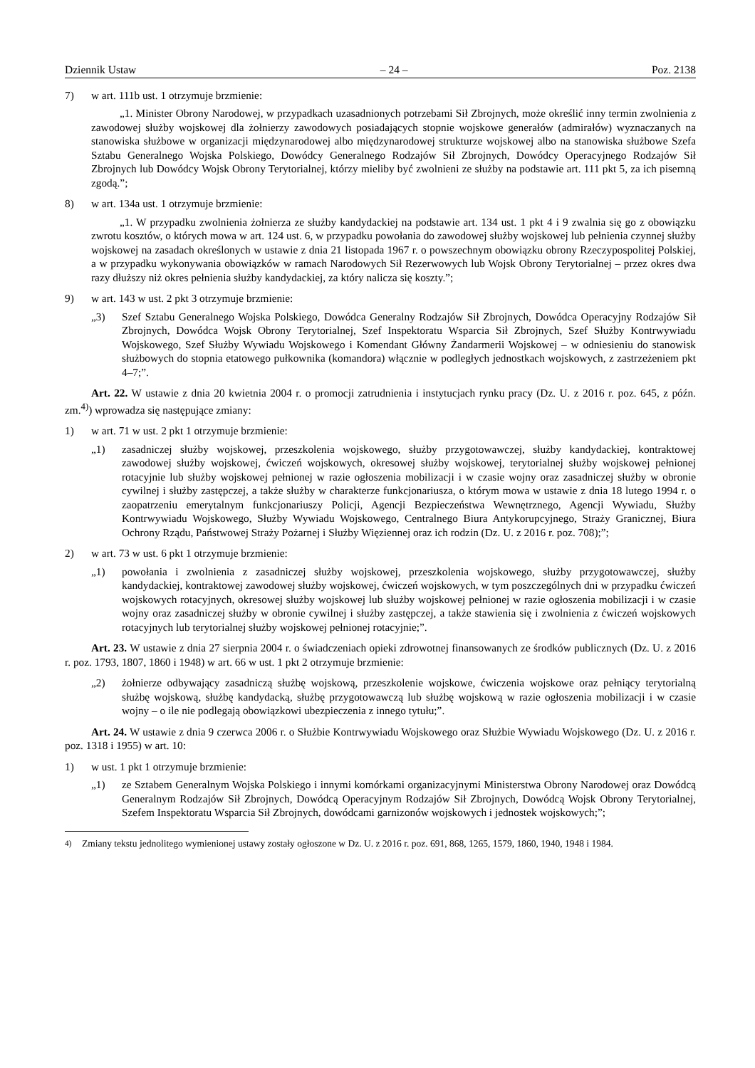Dziennik Ustaw – 24 – Poz. 2138
7) w art. 111b ust. 1 otrzymuje brzmienie:
„1. Minister Obrony Narodowej, w przypadkach uzasadnionych potrzebami Sił Zbrojnych, może określić inny termin zwolnienia z zawodowej służby wojskowej dla żołnierzy zawodowych posiadających stopnie wojskowe generałów (admirałów) wyznaczanych na stanowiska służbowe w organizacji międzynarodowej albo międzynarodowej strukturze wojskowej albo na stanowiska służbowe Szefa Sztabu Generalnego Wojska Polskiego, Dowódcy Generalnego Rodzajów Sił Zbrojnych, Dowódcy Operacyjnego Rodzajów Sił Zbrojnych lub Dowódcy Wojsk Obrony Terytorialnej, którzy mieliby być zwolnieni ze służby na podstawie art. 111 pkt 5, za ich pisemną zgodą.”;
8) w art. 134a ust. 1 otrzymuje brzmienie:
„1. W przypadku zwolnienia żołnierza ze służby kandydackiej na podstawie art. 134 ust. 1 pkt 4 i 9 zwalnia się go z obowiązku zwrotu kosztów, o których mowa w art. 124 ust. 6, w przypadku powołania do zawodowej służby wojskowej lub pełnienia czynnej służby wojskowej na zasadach określonych w ustawie z dnia 21 listopada 1967 r. o powszechnym obowiązku obrony Rzeczypospolitej Polskiej, a w przypadku wykonywania obowiązków w ramach Narodowych Sił Rezerwowych lub Wojsk Obrony Terytorialnej – przez okres dwa razy dłuższy niż okres pełnienia służby kandydackiej, za który nalicza się koszty.”;
9) w art. 143 w ust. 2 pkt 3 otrzymuje brzmienie:
„3) Szef Sztabu Generalnego Wojska Polskiego, Dowódca Generalny Rodzajów Sił Zbrojnych, Dowódca Operacyjny Rodzajów Sił Zbrojnych, Dowódca Wojsk Obrony Terytorialnej, Szef Inspektoratu Wsparcia Sił Zbrojnych, Szef Służby Kontrwywiadu Wojskowego, Szef Służby Wywiadu Wojskowego i Komendant Główny Żandarmerii Wojskowej – w odniesieniu do stanowisk służbowych do stopnia etatowego pułkownika (komandora) włącznie w podległych jednostkach wojskowych, z zastrzeżeniem pkt 4–7;”.
Art. 22. W ustawie z dnia 20 kwietnia 2004 r. o promocji zatrudnienia i instytucjach rynku pracy (Dz. U. z 2016 r. poz. 645, z późn. zm.<sup>4)</sup>) wprowadza się następujące zmiany:
1) w art. 71 w ust. 2 pkt 1 otrzymuje brzmienie:
„1) zasadniczej służby wojskowej, przeszkolenia wojskowego, służby przygotowawczej, służby kandydackiej, kontraktowej zawodowej służby wojskowej, ćwiczeń wojskowych, okresowej służby wojskowej, terytorialnej służby wojskowej pełnionej rotacyjnie lub służby wojskowej pełnionej w razie ogłoszenia mobilizacji i w czasie wojny oraz zasadniczej służby w obronie cywilnej i służby zastępczej, a także służby w charakterze funkcjonariusza, o którym mowa w ustawie z dnia 18 lutego 1994 r. o zaopatrzeniu emerytalnym funkcjonariuszy Policji, Agencji Bezpieczeństwa Wewnętrznego, Agencji Wywiadu, Służby Kontrwywiadu Wojskowego, Służby Wywiadu Wojskowego, Centralnego Biura Antykorupcyjnego, Straży Granicznej, Biura Ochrony Rządu, Państwowej Straży Pożarnej i Służby Więziennej oraz ich rodzin (Dz. U. z 2016 r. poz. 708);”;
2) w art. 73 w ust. 6 pkt 1 otrzymuje brzmienie:
„1) powołania i zwolnienia z zasadniczej służby wojskowej, przeszkolenia wojskowego, służby przygotowawczej, służby kandydackiej, kontraktowej zawodowej służby wojskowej, ćwiczeń wojskowych, w tym poszczególnych dni w przypadku ćwiczeń wojskowych rotacyjnych, okresowej służby wojskowej lub służby wojskowej pełnionej w razie ogłoszenia mobilizacji i w czasie wojny oraz zasadniczej służby w obronie cywilnej i służby zastępczej, a także stawienia się i zwolnienia z ćwiczeń wojskowych rotacyjnych lub terytorialnej służby wojskowej pełnionej rotacyjnie;”.
Art. 23. W ustawie z dnia 27 sierpnia 2004 r. o świadczeniach opieki zdrowotnej finansowanych ze środków publicznych (Dz. U. z 2016 r. poz. 1793, 1807, 1860 i 1948) w art. 66 w ust. 1 pkt 2 otrzymuje brzmienie:
„2) żołnierze odbywający zasadniczą służbę wojskową, przeszkolenie wojskowe, ćwiczenia wojskowe oraz pełniący terytorialną służbę wojskową, służbę kandydacką, służbę przygotowawczą lub służbę wojskową w razie ogłoszenia mobilizacji i w czasie wojny – o ile nie podlegają obowiązkowi ubezpieczenia z innego tytułu;”.
Art. 24. W ustawie z dnia 9 czerwca 2006 r. o Służbie Kontrwywiadu Wojskowego oraz Służbie Wywiadu Wojskowego (Dz. U. z 2016 r. poz. 1318 i 1955) w art. 10:
1) w ust. 1 pkt 1 otrzymuje brzmienie:
„1) ze Sztabem Generalnym Wojska Polskiego i innymi komórkami organizacyjnymi Ministerstwa Obrony Narodowej oraz Dowódcą Generalnym Rodzajów Sił Zbrojnych, Dowódcą Operacyjnym Rodzajów Sił Zbrojnych, Dowódcą Wojsk Obrony Terytorialnej, Szefem Inspektoratu Wsparcia Sił Zbrojnych, dowódcami garnizonów wojskowych i jednostek wojskowych;”;
<sup>4)</sup> Zmiany tekstu jednolitego wymienionej ustawy zostały ogłoszone w Dz. U. z 2016 r. poz. 691, 868, 1265, 1579, 1860, 1940, 1948 i 1984.